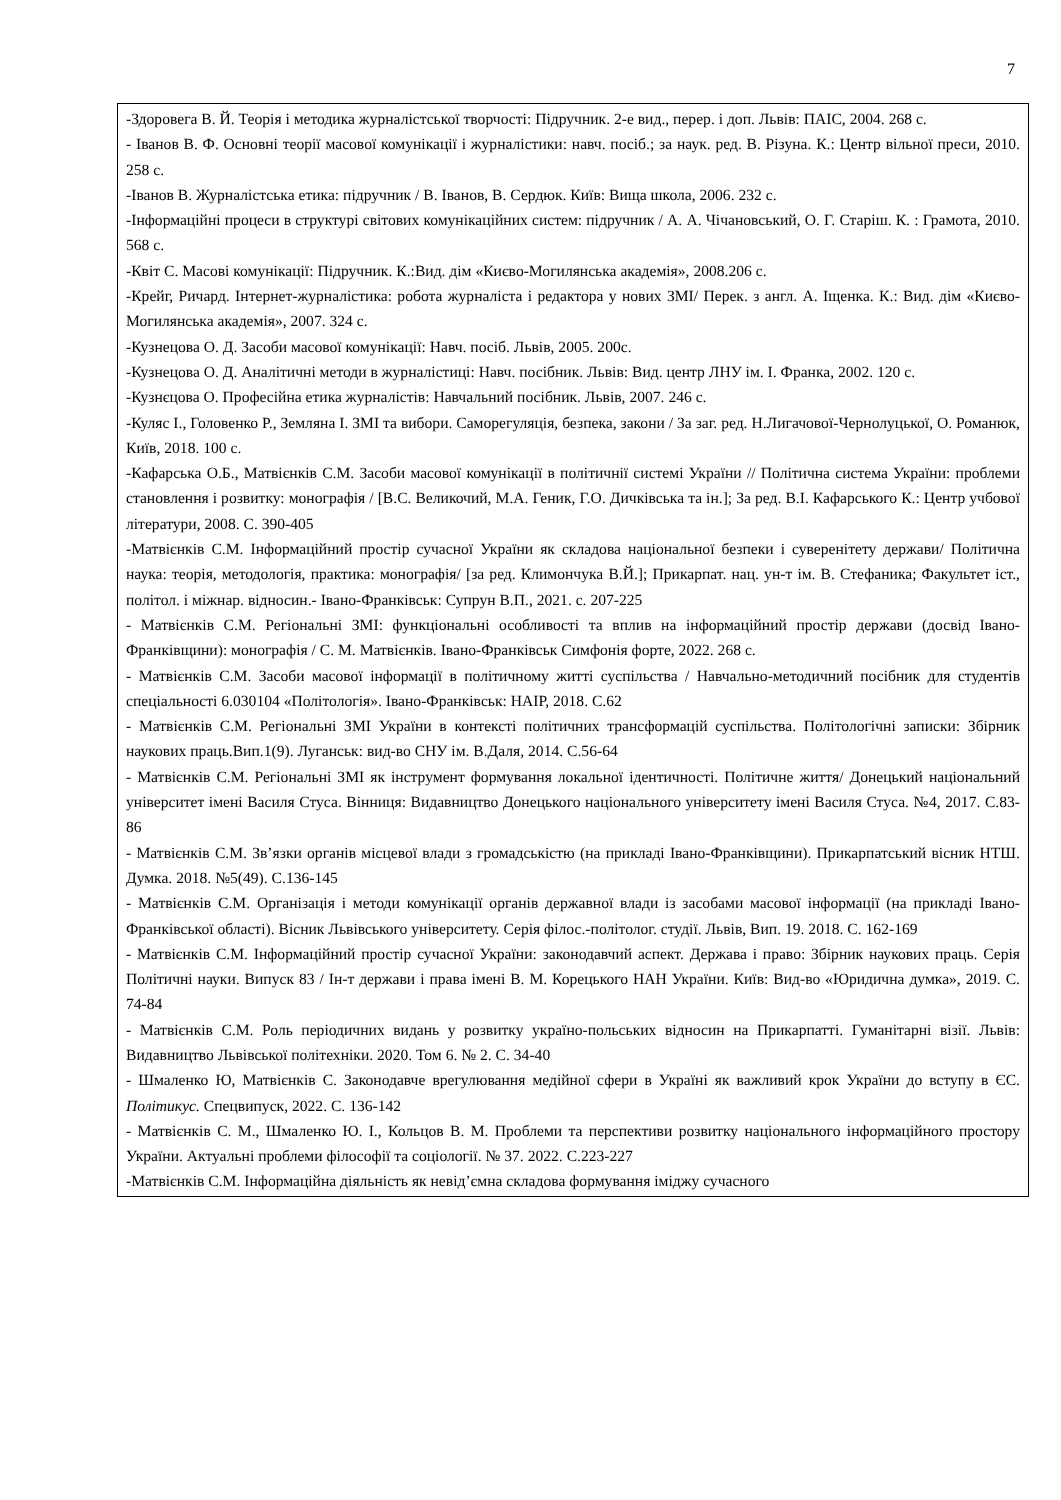7
| -Здоровега В. Й. Теорія і методика журналістської творчості: Підручник. 2-е вид., перер. і доп. Львів: ПАІС, 2004. 268 с. - Іванов В. Ф. Основні теорії масової комунікації і журналістики: навч. посіб.; за наук. ред. В. Різуна. К.: Центр вільної преси, 2010. 258 с. -Іванов В. Журналістська етика: підручник / В. Іванов, В. Сердюк. Київ: Вища школа, 2006. 232 с. -Інформаційні процеси в структурі світових комунікаційних систем: підручник / А. А. Чічановський, О. Г. Старіш. К. : Грамота, 2010. 568 с. -Квіт С. Масові комунікації: Підручник. К.:Вид. дім «Києво-Могилянська академія», 2008.206 с. -Крейг, Ричард. Інтернет-журналістика: робота журналіста і редактора у нових ЗМІ/ Перек. з англ. А. Іщенка. К.: Вид. дім «Києво-Могилянська академія», 2007. 324 с. -Кузнецова О. Д. Засоби масової комунікації: Навч. посіб. Львів, 2005. 200с. -Кузнецова О. Д. Аналітичні методи в журналістиці: Навч. посібник. Львів: Вид. центр ЛНУ ім. І. Франка, 2002. 120 с. -Кузнєцова О. Професійна етика журналістів: Навчальний посібник. Львів, 2007. 246 с. -Куляс І., Головенко Р., Земляна І. ЗМІ та вибори. Саморегуляція, безпека, закони / За заг. ред. Н.Лигачової-Чернолуцької, О. Романюк, Київ, 2018. 100 с. -Кафарська О.Б., Матвієнків С.М. Засоби масової комунікації в політичнії системі України // Політична система України: проблеми становлення і розвитку: монографія / [В.С. Великочий, М.А. Геник, Г.О. Дичківська та ін.]; За ред. В.І. Кафарського К.: Центр учбової літератури, 2008. С. 390-405 -Матвієнків С.М. Інформаційний простір сучасної України як складова національної безпеки і суверенітету держави/ Політична наука: теорія, методологія, практика: монографія/ [за ред. Климончука В.Й.]; Прикарпат. нац. ун-т ім. В. Стефаника; Факультет іст., політол. і міжнар. відносин.- Івано-Франківськ: Супрун В.П., 2021. с. 207-225 - Матвієнків С.М. Регіональні ЗМІ: функціональні особливості та вплив на інформаційний простір держави (досвід Івано-Франківщини): монографія / С. М. Матвієнків. Івано-Франківськ Симфонія форте, 2022. 268 с. - Матвієнків С.М. Засоби масової інформації в політичному житті суспільства / Навчально-методичний посібник для студентів спеціальності 6.030104 «Політологія». Івано-Франківськ: НАІР, 2018. С.62 - Матвієнків С.М. Регіональні ЗМІ України в контексті політичних трансформацій суспільства. Політологічні записки: Збірник наукових праць.Вип.1(9). Луганськ: вид-во СНУ ім. В.Даля, 2014. С.56-64 - Матвієнків С.М. Регіональні ЗМІ як інструмент формування локальної ідентичності. Політичне життя/ Донецький національний університет імені Василя Стуса. Вінниця: Видавництво Донецького національного університету імені Василя Стуса. №4, 2017. С.83-86 - Матвієнків С.М. Зв’язки органів місцевої влади з громадськістю (на прикладі Івано-Франківщини). Прикарпатський вісник НТШ. Думка. 2018. №5(49). С.136-145 - Матвієнків С.М. Організація і методи комунікації органів державної влади із засобами масової інформації (на прикладі Івано-Франківської області). Вісник Львівського університету. Серія філос.-політолог. студії. Львів, Вип. 19. 2018. С. 162-169 - Матвієнків С.М. Інформаційний простір сучасної України: законодавчий аспект. Держава і право: Збірник наукових праць. Серія Політичні науки. Випуск 83 / Ін-т держави і права імені В. М. Корецького НАН України. Київ: Вид-во «Юридична думка», 2019. С. 74-84 - Матвієнків С.М. Роль періодичних видань у розвитку україно-польських відносин на Прикарпатті. Гуманітарні візії. Львів: Видавництво Львівської політехніки. 2020. Том 6. № 2. С. 34-40 - Шмаленко Ю, Матвієнків С. Законодавче врегулювання медійної сфери в Україні як важливий крок України до вступу в ЄС. Політикус. Спецвипуск, 2022. С. 136-142 - Матвієнків С. М., Шмаленко Ю. І., Кольцов В. М. Проблеми та перспективи розвитку національного інформаційного простору України. Актуальні проблеми філософії та соціології. № 37. 2022. С.223-227 -Матвієнків С.М. Інформаційна діяльність як невід’ємна складова формування іміджу сучасного |